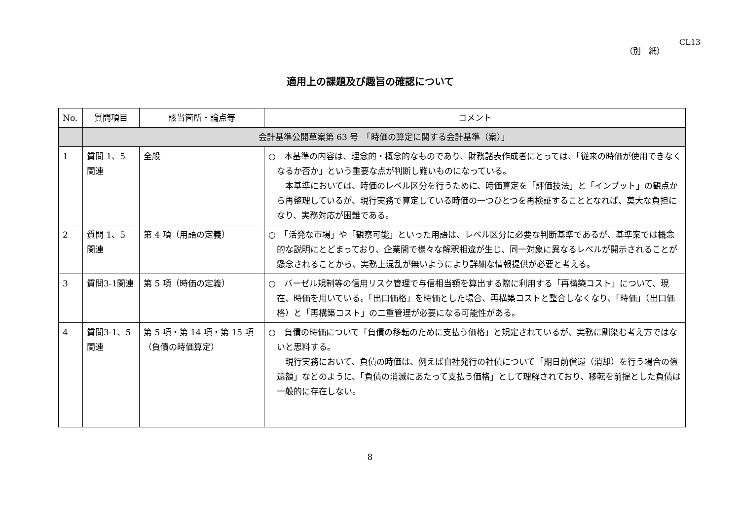（別　紙） CL13
適用上の課題及び趣旨の確認について
| No. | 質問項目 | 該当箇所・論点等 | コメント |
| --- | --- | --- | --- |
| | 会計基準公開草案第 63 号 「時価の算定に関する会計基準（案）」 | | |
| 1 | 質問 1、5 関連 | 全般 | ○ 本基準の内容は、理念的・概念的なものであり、財務諸表作成者にとっては、「従来の時価が使用できなくなるか否か」という重要な点が判断し難いものになっている。 本基準においては、時価のレベル区分を行うために、時価算定を「評価技法」と「インプット」の観点から再整理しているが、現行実務で算定している時価の一つひとつを再検証することとなれば、莫大な負担になり、実務対応が困難である。 |
| 2 | 質問 1、5 関連 | 第 4 項（用語の定義） | ○ 「活発な市場」や「観察可能」といった用語は、レベル区分に必要な判断基準であるが、基準案では概念的な説明にとどまっており、企業間で様々な解釈相違が生じ、同一対象に異なるレベルが開示されることが懸念されることから、実務上混乱が無いようにより詳細な情報提供が必要と考える。 |
| 3 | 質問3-1関連 | 第 5 項（時価の定義） | ○ バーゼル規制等の信用リスク管理で与信相当額を算出する際に利用する「再構築コスト」について、現在、時価を用いている。「出口価格」を時価とした場合、再構築コストと整合しなくなり、「時価」（出口価格）と「再構築コスト」の二重管理が必要になる可能性がある。 |
| 4 | 質問3-1、5関連 | 第 5 項・第 14 項・第 15 項（負債の時価算定） | ○ 負債の時価について「負債の移転のために支払う価格」と規定されているが、実務に馴染む考え方ではないと思料する。 現行実務において、負債の時価は、例えば自社発行の社債について「期日前償還（消却）を行う場合の償還額」などのように、「負債の消滅にあたって支払う価格」として理解されており、移転を前提とした負債は一般的に存在しない。 |
8